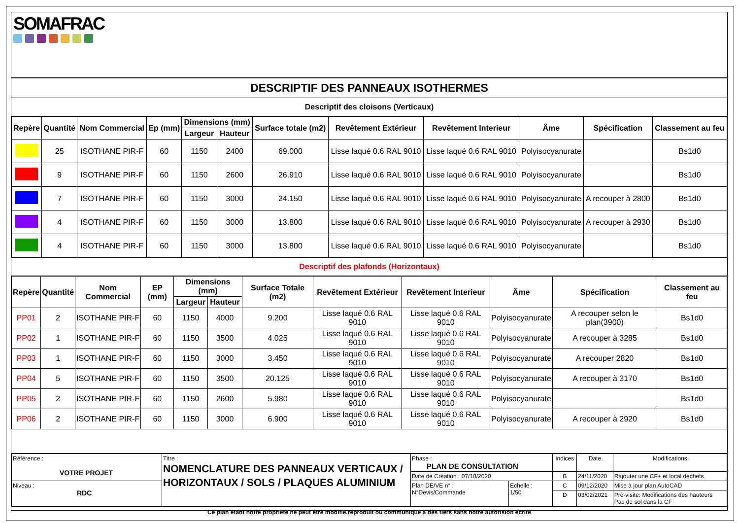SOMAFRAC
DESCRIPTIF DES PANNEAUX ISOTHERMES
Descriptif des cloisons (Verticaux)
| Repère | Quantité | Nom Commercial | Ep (mm) | Dimensions (mm) | | Surface totale (m2) | Revêtement Extérieur | Revêtement Interieur | Âme | Spécification | Classement au feu |
| --- | --- | --- | --- | --- | --- | --- | --- | --- | --- | --- | --- |
| | | | | Largeur | Hauteur | | | | | | |
| | 25 | ISOTHANE PIR-F | 60 | 1150 | 2400 | 69.000 | Lisse laqué 0.6 RAL 9010 | Lisse laqué 0.6 RAL 9010 | Polyisocyanurate | | Bs1d0 |
| | 9 | ISOTHANE PIR-F | 60 | 1150 | 2600 | 26.910 | Lisse laqué 0.6 RAL 9010 | Lisse laqué 0.6 RAL 9010 | Polyisocyanurate | | Bs1d0 |
| | 7 | ISOTHANE PIR-F | 60 | 1150 | 3000 | 24.150 | Lisse laqué 0.6 RAL 9010 | Lisse laqué 0.6 RAL 9010 | Polyisocyanurate | A recouper à 2800 | Bs1d0 |
| | 4 | ISOTHANE PIR-F | 60 | 1150 | 3000 | 13.800 | Lisse laqué 0.6 RAL 9010 | Lisse laqué 0.6 RAL 9010 | Polyisocyanurate | A recouper à 2930 | Bs1d0 |
| | 4 | ISOTHANE PIR-F | 60 | 1150 | 3000 | 13.800 | Lisse laqué 0.6 RAL 9010 | Lisse laqué 0.6 RAL 9010 | Polyisocyanurate | | Bs1d0 |
Descriptif des plafonds (Horizontaux)
| Repère | Quantité | Nom Commercial | EP (mm) | Dimensions (mm) | | Surface Totale (m2) | Revêtement Extérieur | Revêtement Interieur | Âme | Spécification | Classement au feu |
| --- | --- | --- | --- | --- | --- | --- | --- | --- | --- | --- | --- |
| | | | | Largeur | Hauteur | | | | | | |
| PP01 | 2 | ISOTHANE PIR-F | 60 | 1150 | 4000 | 9.200 | Lisse laqué 0.6 RAL 9010 | Lisse laqué 0.6 RAL 9010 | Polyisocyanurate | A recouper selon le plan(3900) | Bs1d0 |
| PP02 | 1 | ISOTHANE PIR-F | 60 | 1150 | 3500 | 4.025 | Lisse laqué 0.6 RAL 9010 | Lisse laqué 0.6 RAL 9010 | Polyisocyanurate | A recouper à 3285 | Bs1d0 |
| PP03 | 1 | ISOTHANE PIR-F | 60 | 1150 | 3000 | 3.450 | Lisse laqué 0.6 RAL 9010 | Lisse laqué 0.6 RAL 9010 | Polyisocyanurate | A recouper 2820 | Bs1d0 |
| PP04 | 5 | ISOTHANE PIR-F | 60 | 1150 | 3500 | 20.125 | Lisse laqué 0.6 RAL 9010 | Lisse laqué 0.6 RAL 9010 | Polyisocyanurate | A recouper à 3170 | Bs1d0 |
| PP05 | 2 | ISOTHANE PIR-F | 60 | 1150 | 2600 | 5.980 | Lisse laqué 0.6 RAL 9010 | Lisse laqué 0.6 RAL 9010 | Polyisocyanurate | | Bs1d0 |
| PP06 | 2 | ISOTHANE PIR-F | 60 | 1150 | 3000 | 6.900 | Lisse laqué 0.6 RAL 9010 | Lisse laqué 0.6 RAL 9010 | Polyisocyanurate | A recouper à 2920 | Bs1d0 |
| Référence : VOTRE PROJET | Titre : NOMENCLATURE DES PANNEAUX VERTICAUX / HORIZONTAUX / SOLS / PLAQUES ALUMINIUM | Phase : PLAN DE CONSULTATION | | Indices | Date | Modifications |
| | | Date de Création : 07/10/2020 | | B | 24/11/2020 | Rajouter une CF+ et local déchets |
| Niveau : RDC | | Plan DE/VE n° : N°Devis/Commande | Echelle : 1/50 | C | 09/12/2020 | Mise à jour plan AutoCAD |
| | | | | D | 03/02/2021 | Prè-visite: Modifications des hauteurs Pas de sol dans la CF |
Ce plan étant notre propriété ne peut être modifié,reproduit ou communiqué à des tiers sans notre autorision écrite